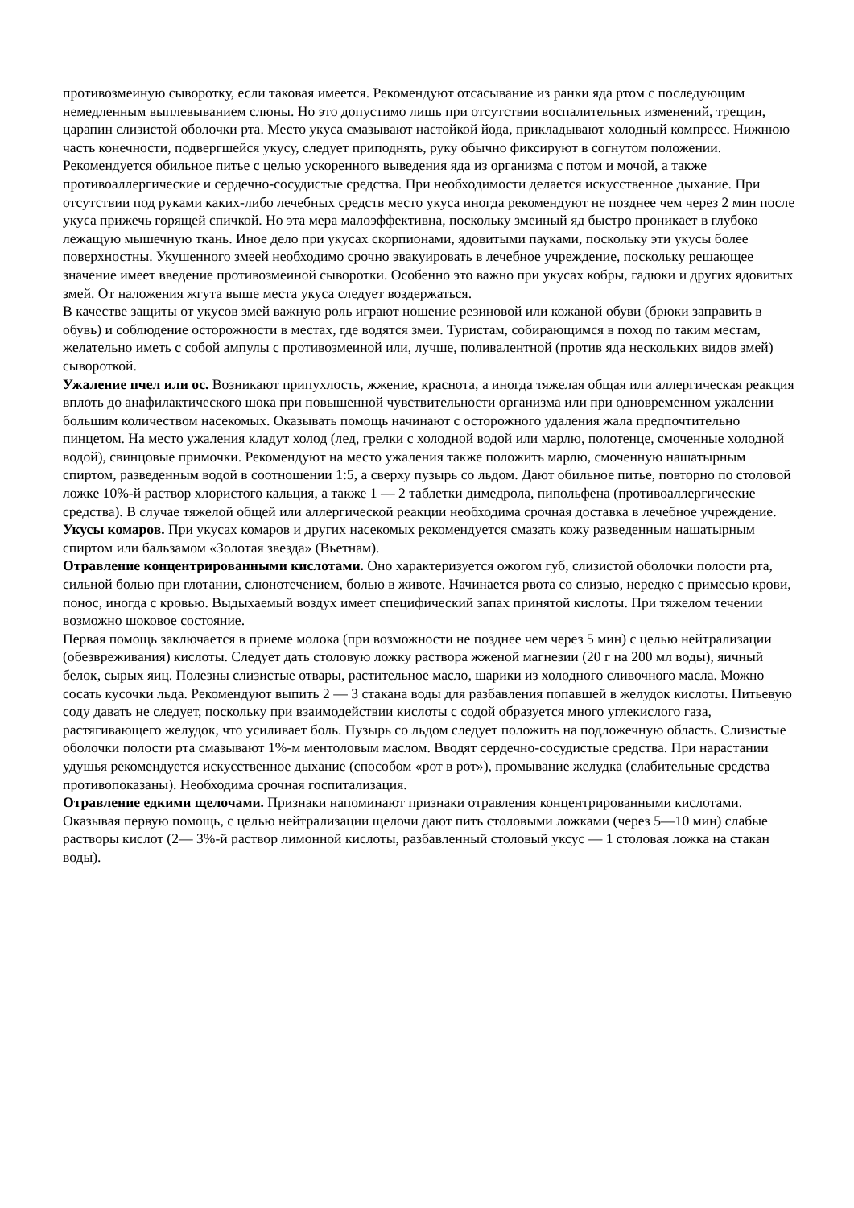противозмеиную сыворотку, если таковая имеется. Рекомендуют отсасывание из ранки яда ртом с последующим немедленным выплевыванием слюны. Но это допустимо лишь при отсутствии воспалительных изменений, трещин, царапин слизистой оболочки рта. Место укуса смазывают настойкой йода, прикладывают холодный компресс. Нижнюю часть конечности, подвергшейся укусу, следует приподнять, руку обычно фиксируют в согнутом положении.
Рекомендуется обильное питье с целью ускоренного выведения яда из организма с потом и мочой, а также противоаллергические и сердечно-сосудистые средства. При необходимости делается искусственное дыхание. При отсутствии под руками каких-либо лечебных средств место укуса иногда рекомендуют не позднее чем через 2 мин после укуса прижечь горящей спичкой. Но эта мера малоэффективна, поскольку змеиный яд быстро проникает в глубоко лежащую мышечную ткань. Иное дело при укусах скорпионами, ядовитыми пауками, поскольку эти укусы более поверхностны. Укушенного змеей необходимо срочно эвакуировать в лечебное учреждение, поскольку решающее значение имеет введение противозмеиной сыворотки. Особенно это важно при укусах кобры, гадюки и других ядовитых змей. От наложения жгута выше места укуса следует воздержаться.
В качестве защиты от укусов змей важную роль играют ношение резиновой или кожаной обуви (брюки заправить в обувь) и соблюдение осторожности в местах, где водятся змеи. Туристам, собирающимся в поход по таким местам, желательно иметь с собой ампулы с противозмеиной или, лучше, поливалентной (против яда нескольких видов змей) сывороткой.
Ужаление пчел или ос. Возникают припухлость, жжение, краснота, а иногда тяжелая общая или аллергическая реакция вплоть до анафилактического шока при повышенной чувствительности организма или при одновременном ужалении большим количеством насекомых. Оказывать помощь начинают с осторожного удаления жала предпочтительно пинцетом. На место ужаления кладут холод (лед, грелки с холодной водой или марлю, полотенце, смоченные холодной водой), свинцовые примочки. Рекомендуют на место ужаления также положить марлю, смоченную нашатырным спиртом, разведенным водой в соотношении 1:5, а сверху пузырь со льдом. Дают обильное питье, повторно по столовой ложке 10%-й раствор хлористого кальция, а также 1 — 2 таблетки димедрола, пипольфена (противоаллергические средства). В случае тяжелой общей или аллергической реакции необходима срочная доставка в лечебное учреждение.
Укусы комаров. При укусах комаров и других насекомых рекомендуется смазать кожу разведенным нашатырным спиртом или бальзамом «Золотая звезда» (Вьетнам).
Отравление концентрированными кислотами. Оно характеризуется ожогом губ, слизистой оболочки полости рта, сильной болью при глотании, слюнотечением, болью в животе. Начинается рвота со слизью, нередко с примесью крови, понос, иногда с кровью. Выдыхаемый воздух имеет специфический запах принятой кислоты. При тяжелом течении возможно шоковое состояние.
Первая помощь заключается в приеме молока (при возможности не позднее чем через 5 мин) с целью нейтрализации (обезвреживания) кислоты. Следует дать столовую ложку раствора жженой магнезии (20 г на 200 мл воды), яичный белок, сырых яиц. Полезны слизистые отвары, растительное масло, шарики из холодного сливочного масла. Можно сосать кусочки льда. Рекомендуют выпить 2 — 3 стакана воды для разбавления попавшей в желудок кислоты. Питьевую соду давать не следует, поскольку при взаимодействии кислоты с содой образуется много углекислого газа, растягивающего желудок, что усиливает боль. Пузырь со льдом следует положить на подложечную область. Слизистые оболочки полости рта смазывают 1%-м ментоловым маслом. Вводят сердечно-сосудистые средства. При нарастании удушья рекомендуется искусственное дыхание (способом «рот в рот»), промывание желудка (слабительные средства противопоказаны). Необходима срочная госпитализация.
Отравление едкими щелочами. Признаки напоминают признаки отравления концентрированными кислотами. Оказывая первую помощь, с целью нейтрализации щелочи дают пить столовыми ложками (через 5—10 мин) слабые растворы кислот (2— 3%-й раствор лимонной кислоты, разбавленный столовый уксус — 1 столовая ложка на стакан воды).